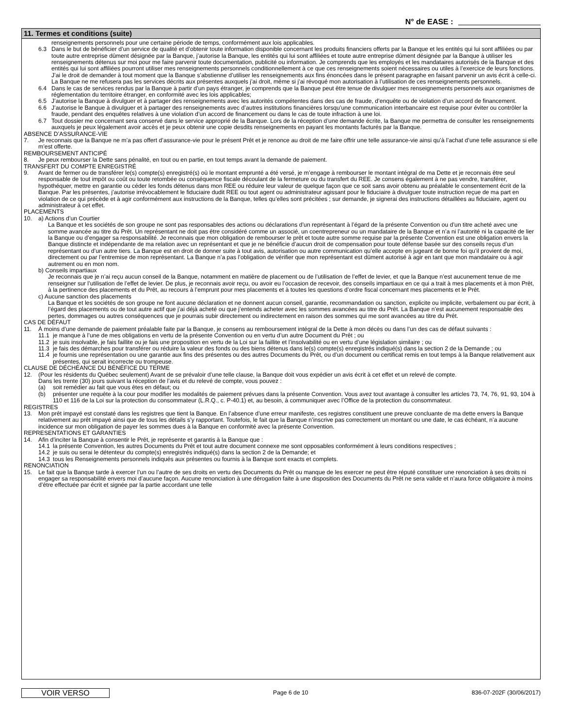N° de EASE :
11. Termes et conditions (suite)
renseignements personnels pour une certaine période de temps, conformément aux lois applicables.
6.3 Dans le but de bénéficier d’un service de qualité et d’obtenir toute information disponible concernant les produits financiers offerts par la Banque et les entités qui lui sont affiliées ou par toute autre entreprise dûment désignée par la Banque, j’autorise la Banque, les entités qui lui sont affiliées et toute autre entreprise dûment désignée par la Banque à utiliser les renseignements détenus sur moi pour me faire parvenir toute documentation, publicité ou information. Je comprends que les employés et les mandataires autorisés de la Banque et des entités qui lui sont affiliées pourront utiliser mes renseignements personnels conditionnellement à ce que ces renseignements soient nécessaires ou utiles à l’exercice de leurs fonctions. J’ai le droit de demander à tout moment que la Banque s’abstienne d’utiliser les renseignements aux fins énoncées dans le présent paragraphe en faisant parvenir un avis écrit à celle-ci. La Banque ne me refusera pas les services décrits aux présentes auxquels j’ai droit, même si j’ai révoqué mon autorisation à l’utilisation de ces renseignements personnels.
6.4 Dans le cas de services rendus par la Banque à partir d’un pays étranger, je comprends que la Banque peut être tenue de divulguer mes renseignements personnels aux organismes de réglementation du territoire étranger, en conformité avec les lois applicables;
6.5 J’autorise la Banque à divulguer et à partager des renseignements avec les autorités compétentes dans des cas de fraude, d’enquête ou de violation d’un accord de financement.
6.6 J’autorise le Banque à divulguer et à partager des renseignements avec d’autres institutions financières lorsqu’une communication interbancaire est requise pour éviter ou contrôler la fraude, pendant des enquêtes relatives à une violation d’un accord de financement ou dans le cas de toute infraction à une loi.
6.7 Tout dossier me concernant sera conservé dans le service approprié de la Banque. Lors de la réception d’une demande écrite, la Banque me permettra de consulter les renseignements auxquels je peux légalement avoir accès et je peux obtenir une copie desdits renseignements en payant les montants facturés par la Banque.
ABSENCE D’ASSURANCE-VIE
7. Je reconnais que la Banque ne m’a pas offert d’assurance-vie pour le présent Prêt et je renonce au droit de me faire offrir une telle assurance-vie ainsi qu’à l’achat d’une telle assurance si elle m’est offerte.
REMBOURSEMENT ANTICIPÉ
8. Je peux rembourser la Dette sans pénalité, en tout ou en partie, en tout temps avant la demande de paiement.
TRANSFERT DU COMPTE ENREGISTRÉ
9. Avant de fermer ou de transférer le(s) compte(s) enregistré(s) où le montant emprunté a été versé, je m’engage à rembourser le montant intégral de ma Dette et je reconnais être seul responsable de tout impôt ou coût ou toute retombée ou conséquence fiscale découlant de la fermeture ou du transfert du REE. Je consens également à ne pas vendre, transférer, hypothéquer, mettre en garantie ou céder les fonds détenus dans mon REE ou réduire leur valeur de quelque façon que ce soit sans avoir obtenu au préalable le consentement écrit de la Banque. Par les présentes, j’autorise irrévocablement le fiduciaire dudit REE ou tout agent ou administrateur agissant pour le fiduciaire à divulguer toute instruction reçue de ma part en violation de ce qui précède et à agir conformément aux instructions de la Banque, telles qu’elles sont précitées ; sur demande, je signerai des instructions détaillées au fiduciaire, agent ou administrateur à cet effet.
PLACEMENTS
10. a) Actions d’un Courtier
La Banque et les sociétés de son groupe ne sont pas responsables des actions ou déclarations d’un représentant à l’égard de la présente Convention ou d’un titre acheté avec une somme avancée au titre du Prêt. Un représentant ne doit pas être considéré comme un associé, un coentrepreneur ou un mandataire de la Banque et n’a ni l’autorité ni la capacité de lier la Banque ou d’engager sa responsabilité. Je reconnais que mon obligation de rembourser le prêt et toute autre somme requise par la présente Convention est une obligation envers la Banque distincte et indépendante de ma relation avec un représentant et que je ne bénéficie d’aucun droit de compensation pour toute défense basée sur des conseils reçus d’un représentant ou d’un autre tiers. La Banque est en droit de donner suite à tout avis, autorisation ou autre communication qu’elle accepte en jugeant de bonne foi qu’il provient de moi, directement ou par l’entremise de mon représentant. La Banque n’a pas l’obligation de vérifier que mon représentant est dûment autorisé à agir en tant que mon mandataire ou à agir autrement ou en mon nom.
b) Conseils impartiaux
Je reconnais que je n’ai reçu aucun conseil de la Banque, notamment en matière de placement ou de l’utilisation de l’effet de levier, et que la Banque n’est aucunement tenue de me renseigner sur l’utilisation de l’effet de levier. De plus, je reconnais avoir reçu, ou avoir eu l’occasion de recevoir, des conseils impartiaux en ce qui a trait à mes placements et à mon Prêt, à la pertinence des placements et du Prêt, au recours à l’emprunt pour mes placements et à toutes les questions d’ordre fiscal concernant mes placements et le Prêt.
c) Aucune sanction des placements
La Banque et les sociétés de son groupe ne font aucune déclaration et ne donnent aucun conseil, garantie, recommandation ou sanction, explicite ou implicite, verbalement ou par écrit, à l’égard des placements ou de tout autre actif que j’ai déjà acheté ou que j’entends acheter avec les sommes avancées au titre du Prêt. La Banque n’est aucunement responsable des pertes, dommages ou autres conséquences que je pourrais subir directement ou indirectement en raison des sommes qui me sont avancées au titre du Prêt.
CAS DE DÉFAUT
11. À moins d’une demande de paiement préalable faite par la Banque, je consens au remboursement intégral de la Dette à mon décès ou dans l’un des cas de défaut suivants :
11.1 je manque à l’une de mes obligations en vertu de la présente Convention ou en vertu d’un autre Document du Prêt ; ou
11.2 je suis insolvable, je fais faillite ou je fais une proposition en vertu de la Loi sur la faillite et l’insolvabilité ou en vertu d’une législation similaire ; ou
11.3 je fais des démarches pour transférer ou réduire la valeur des fonds ou des biens détenus dans le(s) compte(s) enregistrés indiqué(s) dans la section 2 de la Demande ; ou
11.4 je fournis une représentation ou une garantie aux fins des présentes ou des autres Documents du Prêt, ou d’un document ou certificat remis en tout temps à la Banque relativement aux présentes, qui serait incorrecte ou trompeuse.
CLAUSE DE DÉCHÉANCE DU BÉNÉFICE DU TERME
12. (Pour les résidents du Québec seulement) Avant de se prévaloir d’une telle clause, la Banque doit vous expédier un avis écrit à cet effet et un relevé de compte.
Dans les trente (30) jours suivant la réception de l’avis et du relevé de compte, vous pouvez :
(a) soit remédier au fait que vous êtes en défaut; ou
(b) présenter une requête à la cour pour modifier les modalités de paiement prévues dans la présente Convention. Vous avez tout avantage à consulter les articles 73, 74, 76, 91, 93, 104 à 110 et 116 de la Loi sur la protection du consommateur (L.R.Q., c. P-40.1) et, au besoin, à communiquer avec l’Office de la protection du consommateur.
REGISTRES
13. Mon prêt impayé est constaté dans les registres que tient la Banque. En l’absence d’une erreur manifeste, ces registres constituent une preuve concluante de ma dette envers la Banque relativement au prêt impayé ainsi que de tous les détails s’y rapportant. Toutefois, le fait que la Banque n’inscrive pas correctement un montant ou une date, le cas échéant, n’a aucune incidence sur mon obligation de payer les sommes dues à la Banque en conformité avec la présente Convention.
REPRESENTATIONS ET GARANTIES
14. Afin d’inciter la Banque à consentir le Prêt, je représente et garantis à la Banque que :
14.1 la présente Convention, les autres Documents du Prêt et tout autre document connexe me sont opposables conformément à leurs conditions respectives ;
14.2 je suis ou serai le détenteur du compte(s) enregistrés indiqué(s) dans la section 2 de la Demande; et
14.3 tous les Renseignements personnels indiqués aux présentes ou fournis à la Banque sont exacts et complets.
RENONCIATION
15. Le fait que la Banque tarde à exercer l’un ou l’autre de ses droits en vertu des Documents du Prêt ou manque de les exercer ne peut être réputé constituer une renonciation à ses droits ni engager sa responsabilité envers moi d’aucune façon. Aucune renonciation à une dérogation faite à une disposition des Documents du Prêt ne sera valide et n’aura force obligatoire à moins d’être effectuée par écrit et signée par la partie accordant une telle
VOIR VERSO
Page 6 de 10 836-07-202F (30/06/2017)